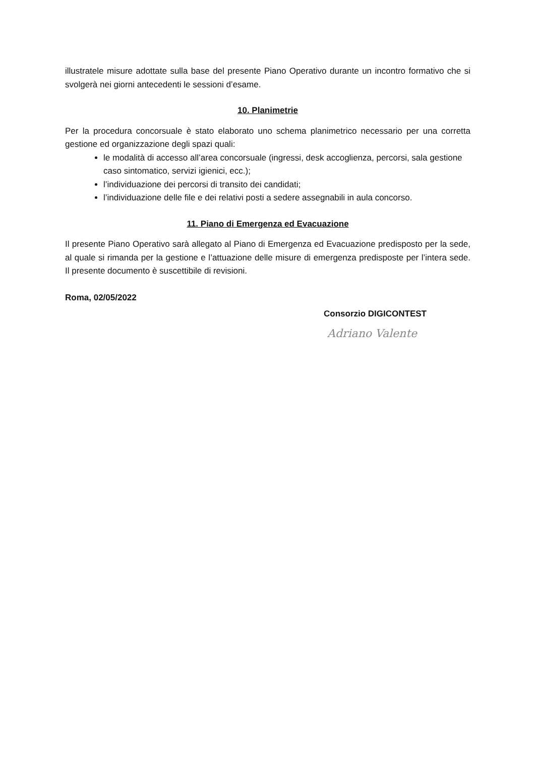illustratele misure adottate sulla base del presente Piano Operativo durante un incontro formativo che si svolgerà nei giorni antecedenti le sessioni d’esame.
10. Planimetrie
Per la procedura concorsuale è stato elaborato uno schema planimetrico necessario per una corretta gestione ed organizzazione degli spazi quali:
le modalità di accesso all’area concorsuale (ingressi, desk accoglienza, percorsi, sala gestione caso sintomatico, servizi igienici, ecc.);
l’individuazione dei percorsi di transito dei candidati;
l’individuazione delle file e dei relativi posti a sedere assegnabili in aula concorso.
11. Piano di Emergenza ed Evacuazione
Il presente Piano Operativo sarà allegato al Piano di Emergenza ed Evacuazione predisposto per la sede, al quale si rimanda per la gestione e l’attuazione delle misure di emergenza predisposte per l’intera sede. Il presente documento è suscettibile di revisioni.
Roma, 02/05/2022
Consorzio DIGICONTEST
Adriano Valente